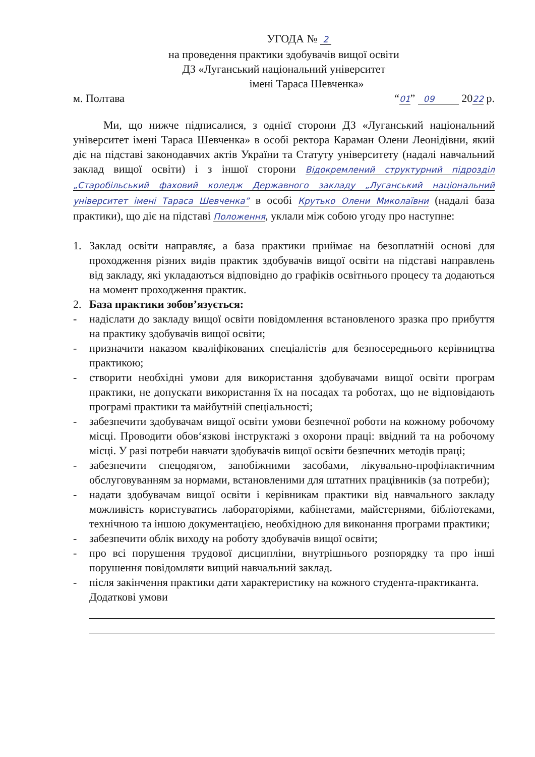УГОДА № 2
на проведення практики здобувачів вищої освіти
ДЗ «Луганський національний університет
імені Тараса Шевченка»
м. Полтава “01” 09 2022 р.
Ми, що нижче підписалися, з однієї сторони ДЗ «Луганський національний університет імені Тараса Шевченка» в особі ректора Караман Олени Леонідівни, який діє на підставі законодавчих актів України та Статуту університету (надалі навчальний заклад вищої освіти) і з іншої сторони Відокремлений структурний підрозділ „Старобільський фаховий коледж Державного закладу „Луганський національний університет імені Тараса Шевченка” в особі Крутько Олени Миколаївни (надалі база практики), що діє на підставі Положення, уклали між собою угоду про наступне:
1. Заклад освіти направляє, а база практики приймає на безоплатній основі для проходження різних видів практик здобувачів вищої освіти на підставі направлень від закладу, які укладаються відповідно до графіків освітнього процесу та додаються на момент проходження практик.
2. База практики зобов’язується:
- надіслати до закладу вищої освіти повідомлення встановленого зразка про прибуття на практику здобувачів вищої освіти;
- призначити наказом кваліфікованих спеціалістів для безпосереднього керівництва практикою;
- створити необхідні умови для використання здобувачами вищої освіти програм практики, не допускати використання їх на посадах та роботах, що не відповідають програмі практики та майбутній спеціальності;
- забезпечити здобувачам вищої освіти умови безпечної роботи на кожному робочому місці. Проводити обов‘язкові інструктажі з охорони праці: ввідний та на робочому місці. У разі потреби навчати здобувачів вищої освіти безпечних методів праці;
- забезпечити спецодягом, запобіжними засобами, лікувально-профілактичним обслуговуванням за нормами, встановленими для штатних працівників (за потреби);
- надати здобувачам вищої освіти і керівникам практики від навчального закладу можливість користуватись лабораторіями, кабінетами, майстернями, бібліотеками, технічною та іншою документацією, необхідною для виконання програми практики;
- забезпечити облік виходу на роботу здобувачів вищої освіти;
- про всі порушення трудової дисципліни, внутрішнього розпорядку та про інші порушення повідомляти вищий навчальний заклад.
- після закінчення практики дати характеристику на кожного студента-практиканта.
Додаткові умови